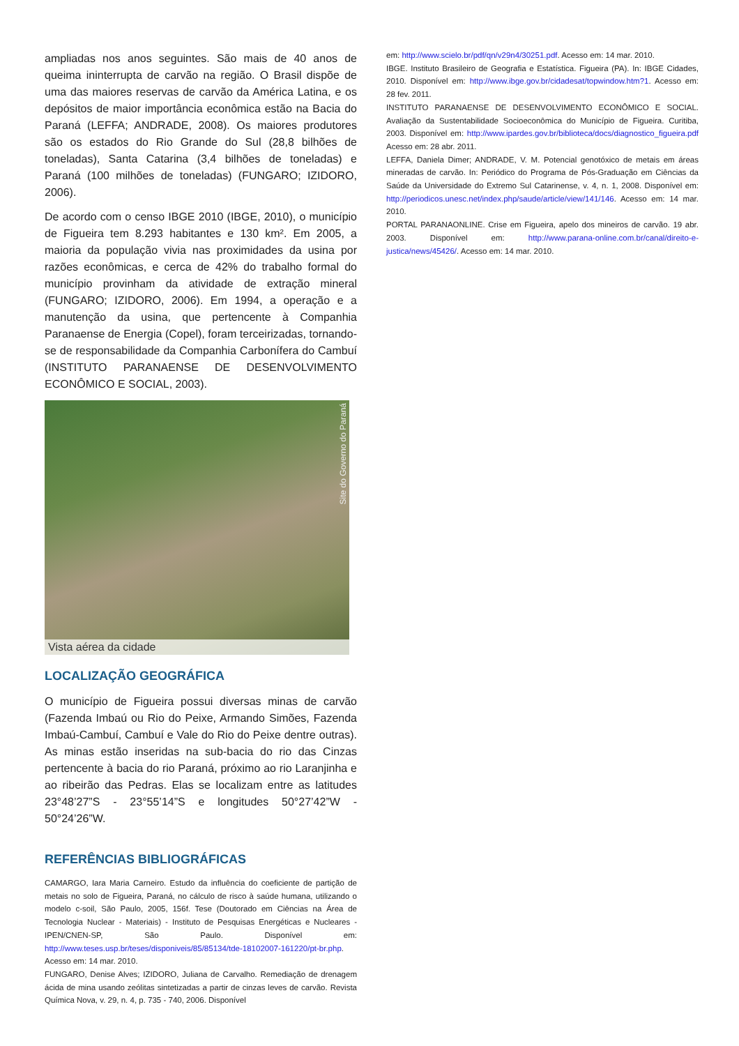ampliadas nos anos seguintes. São mais de 40 anos de queima ininterrupta de carvão na região. O Brasil dispõe de uma das maiores reservas de carvão da América Latina, e os depósitos de maior importância econômica estão na Bacia do Paraná (LEFFA; ANDRADE, 2008). Os maiores produtores são os estados do Rio Grande do Sul (28,8 bilhões de toneladas), Santa Catarina (3,4 bilhões de toneladas) e Paraná (100 milhões de toneladas) (FUNGARO; IZIDORO, 2006).
De acordo com o censo IBGE 2010 (IBGE, 2010), o município de Figueira tem 8.293 habitantes e 130 km². Em 2005, a maioria da população vivia nas proximidades da usina por razões econômicas, e cerca de 42% do trabalho formal do município provinham da atividade de extração mineral (FUNGARO; IZIDORO, 2006). Em 1994, a operação e a manutenção da usina, que pertencente à Companhia Paranaense de Energia (Copel), foram terceirizadas, tornando-se de responsabilidade da Companhia Carbonífera do Cambuí (INSTITUTO PARANAENSE DE DESENVOLVIMENTO ECONÔMICO E SOCIAL, 2003).
Site do Governo do Paraná
Vista aérea da cidade
LOCALIZAÇÃO GEOGRÁFICA
O município de Figueira possui diversas minas de carvão (Fazenda Imbaú ou Rio do Peixe, Armando Simões, Fazenda Imbaú-Cambuí, Cambuí e Vale do Rio do Peixe dentre outras). As minas estão inseridas na sub-bacia do rio das Cinzas pertencente à bacia do rio Paraná, próximo ao rio Laranjinha e ao ribeirão das Pedras. Elas se localizam entre as latitudes 23°48’27”S - 23°55’14”S e longitudes 50°27’42”W - 50°24’26”W.
REFERÊNCIAS BIBLIOGRÁFICAS
CAMARGO, Iara Maria Carneiro. Estudo da influência do coeficiente de partição de metais no solo de Figueira, Paraná, no cálculo de risco à saúde humana, utilizando o modelo c-soil, São Paulo, 2005, 156f. Tese (Doutorado em Ciências na Área de Tecnologia Nuclear - Materiais) - Instituto de Pesquisas Energéticas e Nucleares - IPEN/CNEN-SP, São Paulo. Disponível em: http://www.teses.usp.br/teses/disponiveis/85/85134/tde-18102007-161220/pt-br.php. Acesso em: 14 mar. 2010.
FUNGARO, Denise Alves; IZIDORO, Juliana de Carvalho. Remediação de drenagem ácida de mina usando zeólitas sintetizadas a partir de cinzas leves de carvão. Revista Química Nova, v. 29, n. 4, p. 735 - 740, 2006. Disponível
em: http://www.scielo.br/pdf/qn/v29n4/30251.pdf. Acesso em: 14 mar. 2010.
IBGE. Instituto Brasileiro de Geografia e Estatística. Figueira (PA). In: IBGE Cidades, 2010. Disponível em: http://www.ibge.gov.br/cidadesat/topwindow.htm?1. Acesso em: 28 fev. 2011.
INSTITUTO PARANAENSE DE DESENVOLVIMENTO ECONÔMICO E SOCIAL. Avaliação da Sustentabilidade Socioeconômica do Município de Figueira. Curitiba, 2003. Disponível em: http://www.ipardes.gov.br/biblioteca/docs/diagnostico_figueira.pdf Acesso em: 28 abr. 2011.
LEFFA, Daniela Dimer; ANDRADE, V. M. Potencial genotóxico de metais em áreas mineradas de carvão. In: Periódico do Programa de Pós-Graduação em Ciências da Saúde da Universidade do Extremo Sul Catarinense, v. 4, n. 1, 2008. Disponível em: http://periodicos.unesc.net/index.php/saude/article/view/141/146. Acesso em: 14 mar. 2010.
PORTAL PARANAONLINE. Crise em Figueira, apelo dos mineiros de carvão. 19 abr. 2003. Disponível em: http://www.parana-online.com.br/canal/direito-e-justica/news/45426/. Acesso em: 14 mar. 2010.